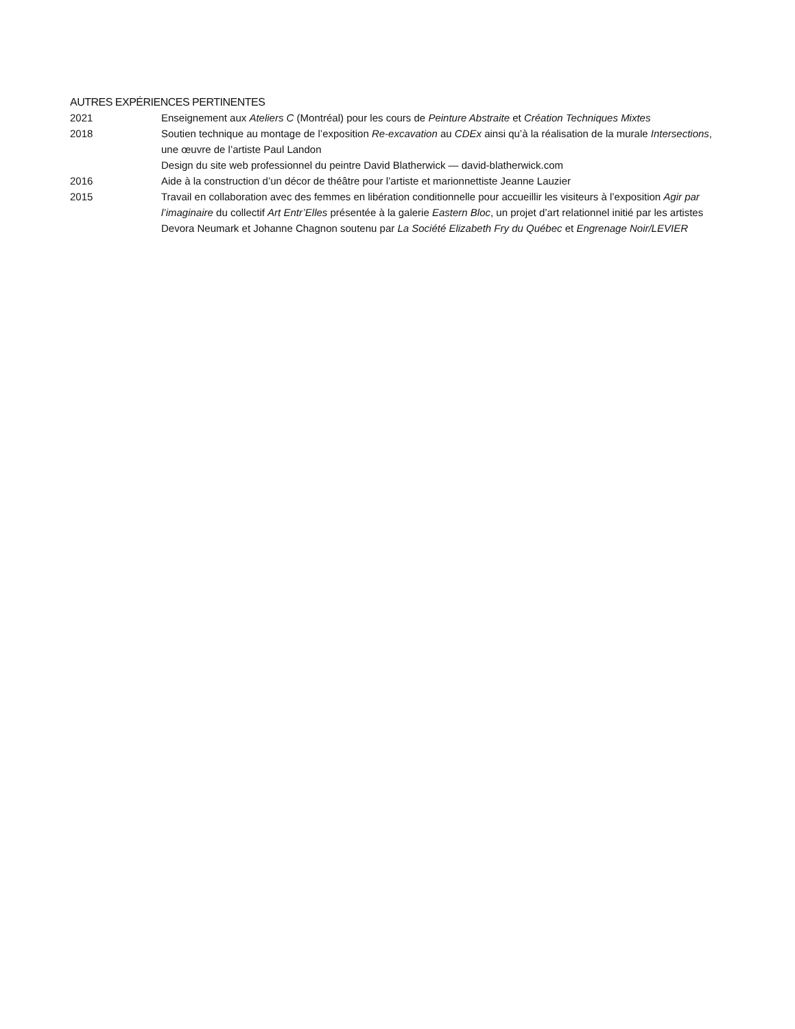AUTRES EXPÉRIENCES PERTINENTES
2021 Enseignement aux Ateliers C (Montréal) pour les cours de Peinture Abstraite et Création Techniques Mixtes
2018 Soutien technique au montage de l’exposition Re-excavation au CDEx ainsi qu’à la réalisation de la murale Intersections, une œuvre de l’artiste Paul Landon
Design du site web professionnel du peintre David Blatherwick — david-blatherwick.com
2016 Aide à la construction d’un décor de théâtre pour l’artiste et marionnettiste Jeanne Lauzier
2015 Travail en collaboration avec des femmes en libération conditionnelle pour accueillir les visiteurs à l’exposition Agir par l’imaginaire du collectif Art Entr’Elles présentée à la galerie Eastern Bloc, un projet d’art relationnel initié par les artistes Devora Neumark et Johanne Chagnon soutenu par La Société Elizabeth Fry du Québec et Engrenage Noir/LEVIER